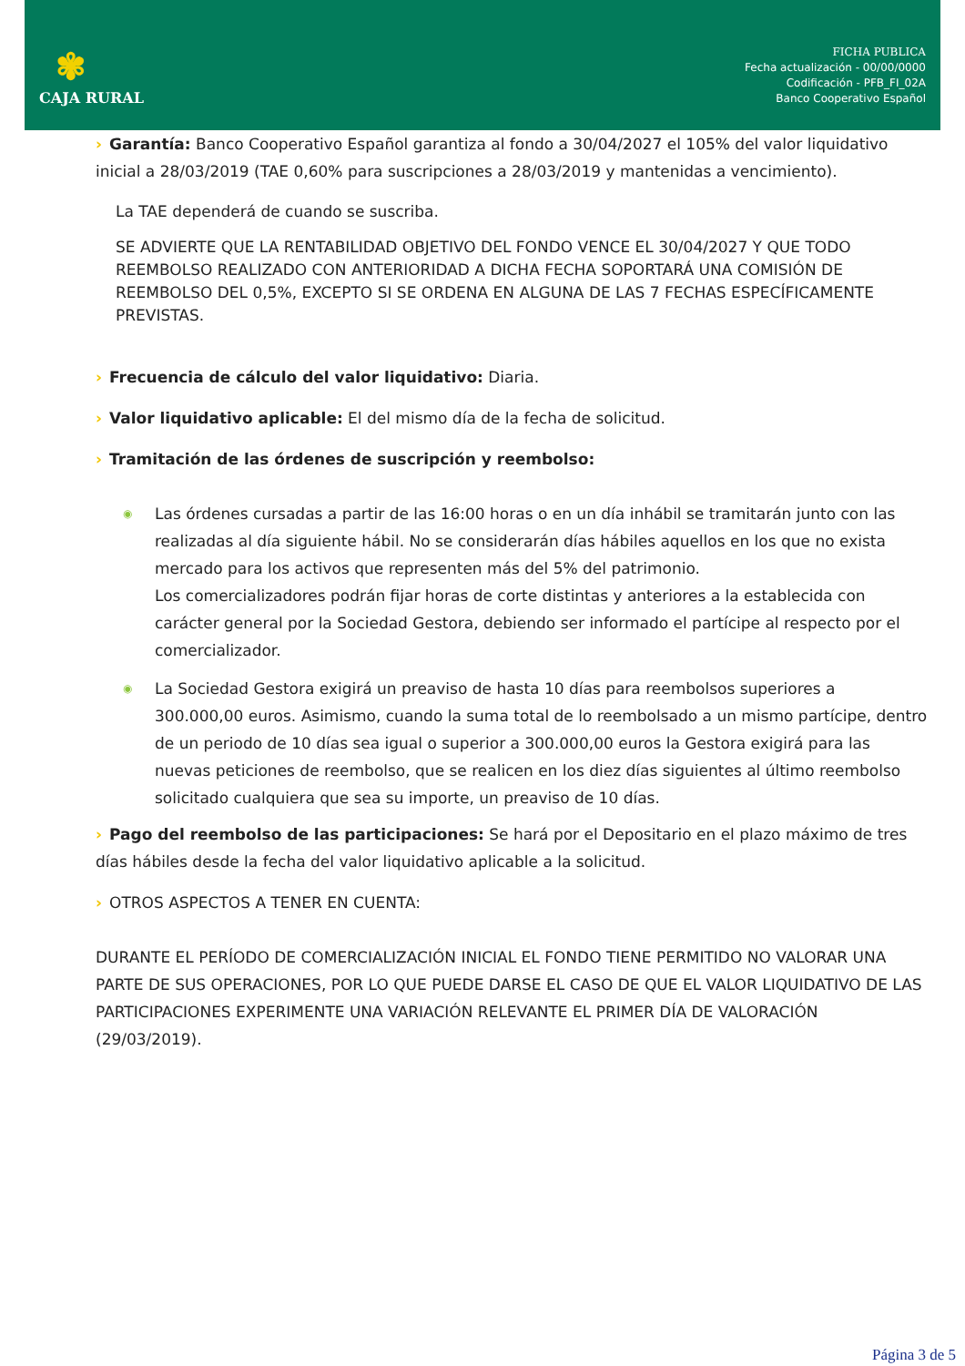✾
CAJA RURAL
FICHA PUBLICA
Fecha actualización - 00/00/0000
Codificación - PFB_FI_02A
Banco Cooperativo Español
› Garantía: Banco Cooperativo Español garantiza al fondo a 30/04/2027 el 105% del valor liquidativo inicial a 28/03/2019 (TAE 0,60% para suscripciones a 28/03/2019 y mantenidas a vencimiento).
La TAE dependerá de cuando se suscriba.
SE ADVIERTE QUE LA RENTABILIDAD OBJETIVO DEL FONDO VENCE EL 30/04/2027 Y QUE TODO REEMBOLSO REALIZADO CON ANTERIORIDAD A DICHA FECHA SOPORTARÁ UNA COMISIÓN DE REEMBOLSO DEL 0,5%, EXCEPTO SI SE ORDENA EN ALGUNA DE LAS 7 FECHAS ESPECÍFICAMENTE PREVISTAS.
› Frecuencia de cálculo del valor liquidativo: Diaria.
› Valor liquidativo aplicable: El del mismo día de la fecha de solicitud.
› Tramitación de las órdenes de suscripción y reembolso:
◉
Las órdenes cursadas a partir de las 16:00 horas o en un día inhábil se tramitarán junto con las realizadas al día siguiente hábil. No se considerarán días hábiles aquellos en los que no exista mercado para los activos que representen más del 5% del patrimonio.
Los comercializadores podrán fijar horas de corte distintas y anteriores a la establecida con carácter general por la Sociedad Gestora, debiendo ser informado el partícipe al respecto por el comercializador.
◉
La Sociedad Gestora exigirá un preaviso de hasta 10 días para reembolsos superiores a 300.000,00 euros. Asimismo, cuando la suma total de lo reembolsado a un mismo partícipe, dentro de un periodo de 10 días sea igual o superior a 300.000,00 euros la Gestora exigirá para las nuevas peticiones de reembolso, que se realicen en los diez días siguientes al último reembolso solicitado cualquiera que sea su importe, un preaviso de 10 días.
› Pago del reembolso de las participaciones: Se hará por el Depositario en el plazo máximo de tres días hábiles desde la fecha del valor liquidativo aplicable a la solicitud.
› OTROS ASPECTOS A TENER EN CUENTA:
DURANTE EL PERÍODO DE COMERCIALIZACIÓN INICIAL EL FONDO TIENE PERMITIDO NO VALORAR UNA PARTE DE SUS OPERACIONES, POR LO QUE PUEDE DARSE EL CASO DE QUE EL VALOR LIQUIDATIVO DE LAS PARTICIPACIONES EXPERIMENTE UNA VARIACIÓN RELEVANTE EL PRIMER DÍA DE VALORACIÓN (29/03/2019).
Página 3 de 5